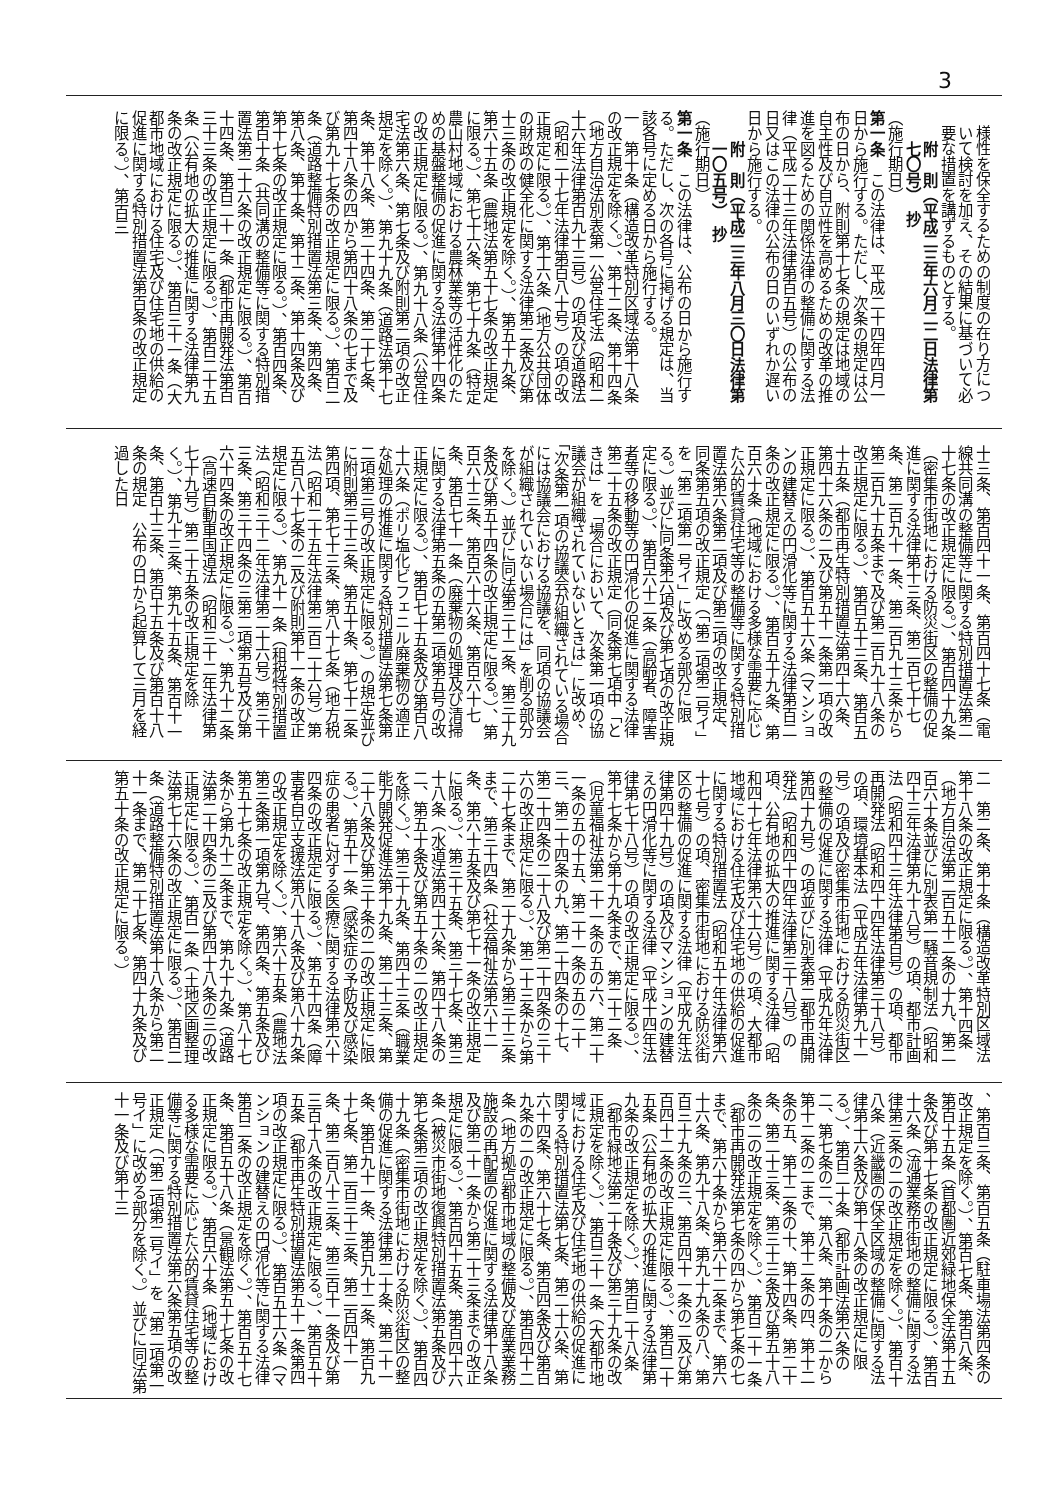3
様性を保全するための制度の在り方について検討を加え、その結果に基づいて必要な措置を講ずるものとする。
附　則（平成二三年六月二二日法律第七〇号）　抄
（施行期日）
第一条　この法律は、平成二十四年四月一日から施行する。ただし、次条の規定は公布の日から、附則第十七条の規定は地域の自主性及び自立性を高めるための改革の推進を図るための関係法律の整備に関する法律（平成二十三年法律第百五号）の公布の日又はこの法律の公布の日のいずれか遅い日から施行する。
附　則（平成二三年八月三〇日法律第一〇五号）　抄
（施行期日）
第一条　この法律は、公布の日から施行する。ただし、次の各号に掲げる規定は、当該各号に定める日から施行する。
一　第十条（構造改革特別区域法第十八条の改正規定を除く。）、第十二条、第十四条（地方自治法別表第一公営住宅法（昭和二十六年法律第百九十三号）の項及び道路法（昭和二十七年法律第百八十号）の項の改正規定に限る。）、第十六条（地方公共団体の財政の健全化に関する法律第二条及び第十三条の改正規定を除く。）、第五十九条、第六十五条（農地法第五十七条の改正規定に限る。）、第七十六条、第七十九条（特定農山村地域における農林業等の活性化のための基盤整備の促進に関する法律第十四条の改正規定に限る。）、第九十八条（公営住宅法第六条、第七条及び附則第二項の改正規定を除く。）、第九十九条（道路法第十七条、第十八条、第二十四条、第二十七条、第四十八条の四から第四十八条の七まで及び第九十七条の改正規定に限る。）、第百二条（道路整備特別措置法第三条、第四条、第八条、第十条、第十二条、第十四条及び第十七条の改正規定に限る。）、第百四条、第百十条（共同溝の整備等に関する特別措置法第二十六条の改正規定に限る。）、第百十四条、第百二十一条（都市再開発法第百三十三条の改正規定に限る。）、第百二十五条（公有地の拡大の推進に関する法律第九条の改正規定に限る。）、第百三十一条（大都市地域における住宅及び住宅地の供給の促進に関する特別措置法第百条の改正規定に限る。）、第百三
十三条、第百四十一条、第百四十七条（電線共同溝の整備等に関する特別措置法第二十七条の改正規定に限る。）、第百四十九条（密集市街地における防災街区の整備の促進に関する法律第十三条、第二百七十七条、第二百九十一条、第二百九十三条から第二百九十五条まで及び第二百九十八条の改正規定に限る。）、第百五十三条、第百五十五条（都市再生特別措置法第四十六条、第四十六条の二及び第五十一条第一項の改正規定に限る。）、第百五十六条（マンションの建替えの円滑化等に関する法律第百二条の改正規定に限る。）、第百五十九条、第百六十条（地域における多様な需要に応じた公的賃貸住宅等の整備等に関する特別措置法第六条第二項及び第三項の改正規定、同条第五項の改正規定（「第二項第二号イ」を「第二項第一号イ」に改める部分に限る。）並びに同条第六項及び第七項の改正規定に限る。）、第百六十二条（高齢者、障害者等の移動等の円滑化の促進に関する法律第二十五条の改正規定（同条第七項中「ときは」を「場合において、次条第一項の協議会が組織されていないときは」に改め、「次条第一項の協議会が組織されている場合には協議会における協議を、同項の協議会が組織されていない場合には」を削る部分を除く。）並びに同法第三十二条、第三十九条及び第五十四条の改正規定に限る。）、第百六十三条、第百六十六条、第百六十七条、第百七十一条（廃棄物の処理及び清掃に関する法律第五条の五第二項第五号の改正規定に限る。）、第百七十五条及び第百八十六条（ポリ塩化ビフェニル廃棄物の適正な処理の推進に関する特別措置法第七条第二項第三号の改正規定に限る。）の規定並びに附則第三十三条、第五十条、第七十二条第四項、第七十三条、第八十七条（地方税法（昭和二十五年法律第二百二十六号）第五百八十七条の二及び附則第十一条の改正規定に限る。）、第九十一条（租税特別措置法（昭和三十二年法律第二十六号）第三十三条、第三十四条の三第二項第五号及び第六十四条の改正規定に限る。）、第九十二条（高速自動車国道法（昭和三十二年法律第七十九号）第二十五条の改正規定を除く。）、第九十三条、第九十五条、第百十一条、第百十三条、第百十五条及び第百十八条の規定　公布の日から起算して三月を経過した日
二　第二条、第十条（構造改革特別区域法第十八条の改正規定に限る。）、第十四条（地方自治法第二百五十二条の十九、第二百六十条並びに別表第一騒音規制法（昭和四十三年法律第九十八号）の項、都市計画法（昭和四十三年法律第百号）の項、都市再開発法（昭和四十四年法律第三十八号）の項、環境基本法（平成五年法律第九十一号）の項及び密集市街地における防災街区の整備の促進に関する法律（平成九年法律第四十九号）の項並びに別表第二都市再開発法（昭和四十四年法律第三十八号）の項、公有地の拡大の推進に関する法律（昭和四十七年法律第六十六号）の項、大都市地域における住宅及び住宅地の供給の促進に関する特別措置法（昭和五十年法律第六十七号）の項、密集市街地における防災街区の整備の促進に関する法律（平成九年法律第四十九号）の項及びマンションの建替えの円滑化等に関する法律（平成十四年法律第七十八号）の項の改正規定に限る。）、第十七条から第十九条まで、第二十二条（児童福祉法第二十一条の五の六、第二十一条の五の十五、第二十一条の五の二十三、第二十四条の九、第二十四条の十七、第二十四条の二十八及び第二十四条の三十六の改正規定に限る。）、第二十三条から第二十七条まで、第二十九条から第三十三条まで、第三十四条（社会福祉法第六十二条、第六十五条及び第七十一条の改正規定に限る。）、第三十五条、第三十七条、第三十八条（水道法第四十六条、第四十八条の二、第五十条及び第五十条の二の改正規定を除く。）、第三十九条、第四十三条（職業能力開発促進法第十九条、第二十三条、第二十八条及び第三十条の二の改正規定に限る。）、第五十一条（感染症の予防及び感染症の患者に対する医療に関する法律第六十四条の改正規定に限る。）、第五十四条（障害者自立支援法第八十八条及び第八十九条の改正規定を除く。）、第六十五条（農地法第三条第一項第九号、第四条、第五条及び第五十七条の改正規定を除く。）、第八十七条から第九十二条まで、第九十九条（道路法第二十四条の三及び第四十八条の三の改正規定に限る。）、第百一条（土地区画整理法第七十六条の改正規定に限る。）、第百二条（道路整備特別措置法第十八条から第二十一条まで、第二十七条、第四十九条及び第五十条の改正規定に限る。）
、第百三条、第百五条（駐車場法第四条の改正規定を除く。）、第百七条、第百八条、第百十五条（首都圏近郊緑地保全法第十五条及び第十七条の改正規定に限る。）、第百十六条（流通業務市街地の整備に関する法律第三条の二の改正規定を除く。）、第百十八条（近畿圏の保全区域の整備に関する法律第十六条及び第十八条の改正規定に限る。）、第百二十条（都市計画法第六条の二、第七条の二、第八条、第十条の二から第十二条の二まで、第十二条の四、第十二条の五、第十二条の十、第十四条、第二十条、第二十三条、第三十三条及び第五十八条の二の改正規定を除く。）、第百二十一条（都市再開発法第七条の四から第七条の七まで、第六十条から第六十二条まで、第六十六条、第九十八条、第九十九条の八、第百三十九条の三、第百四十一条の二及び第百四十二条の改正規定に限る。）、第百二十五条（公有地の拡大の推進に関する法律第九条の改正規定を除く。）、第百二十八条（都市緑地法第二十条及び第三十九条の改正規定を除く。）、第百三十一条（大都市地域における住宅及び住宅地の供給の促進に関する特別措置法第七条、第二十六条、第六十四条、第六十七条、第百四条及び第百九条の二の改正規定に限る。）、第百四十二条（地方拠点都市地域の整備及び産業業務施設の再配置の促進に関する法律第十八条及び第二十一条から第二十三条までの改正規定に限る。）、第百四十五条、第百四十六条（被災市街地復興特別措置法第五条及び第七条第三項の改正規定を除く。）、第百四十九条（密集市街地における防災街区の整備の促進に関する法律第二十条、第二十一条、第百九十一条、第百九十二条、第百九十七条、第二百三十三条、第二百四十一条、第二百八十三条、第三百十一条及び第三百十八条の改正規定に限る。）、第百五十五条（都市再生特別措置法第五十一条第四項の改正規定に限る。）、第百五十六条（マンションの建替えの円滑化等に関する法律第百二条の改正規定を除く。）、第百五十七条、第百五十八条（景観法第五十七条の改正規定に限る。）、第百六十条（地域における多様な需要に応じた公的賃貸住宅等の整備等に関する特別措置法第六条第五項の改正規定（「第二項第二号イ」を「第二項第一号イ」に改める部分を除く。）並びに同法第十一条及び第十三